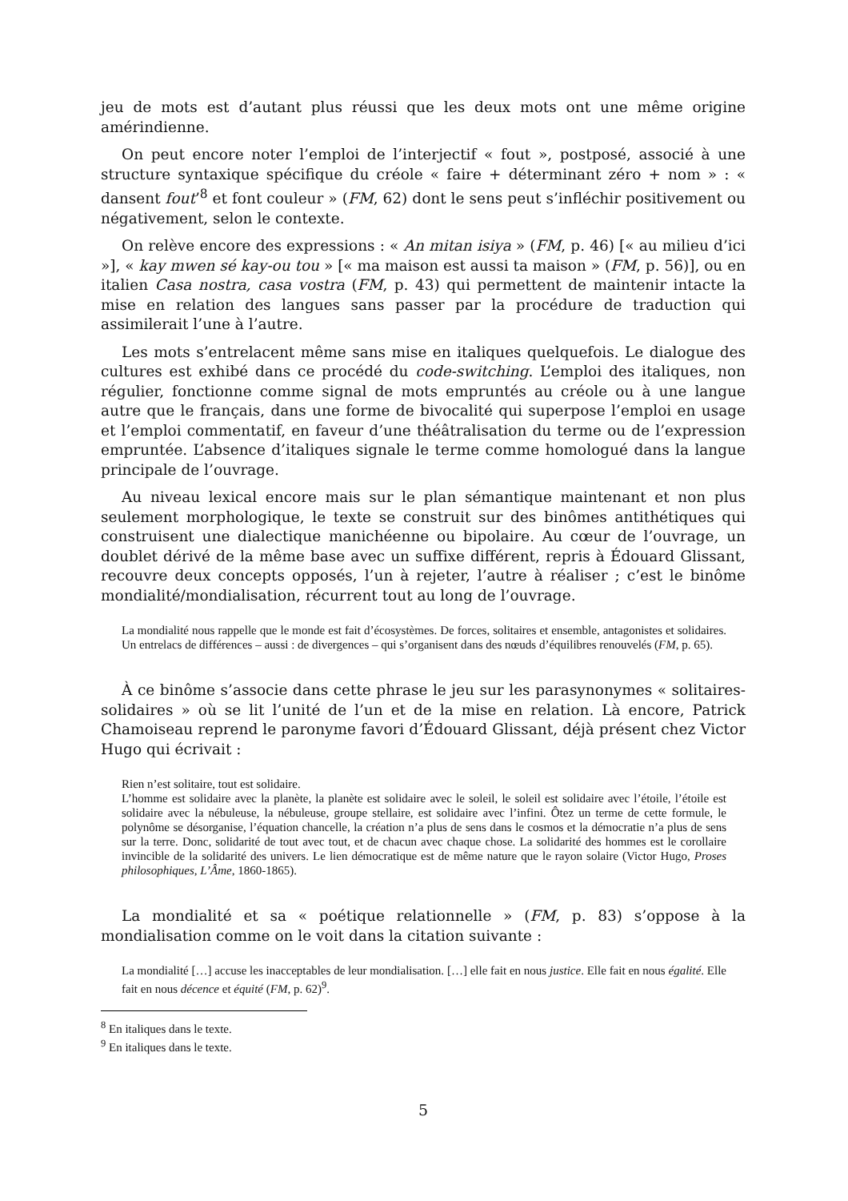jeu de mots est d’autant plus réussi que les deux mots ont une même origine amérindienne.
On peut encore noter l’emploi de l’interjectif « fout », postposé, associé à une structure syntaxique spécifique du créole « faire + déterminant zéro + nom » : « dansent fout’<sup>8</sup> et font couleur » (FM, 62) dont le sens peut s’infléchir positivement ou négativement, selon le contexte.
On relève encore des expressions : « An mitan isiya » (FM, p. 46) [« au milieu d’ici »], « kay mwen sé kay-ou tou » [« ma maison est aussi ta maison » (FM, p. 56)], ou en italien Casa nostra, casa vostra (FM, p. 43) qui permettent de maintenir intacte la mise en relation des langues sans passer par la procédure de traduction qui assimilerait l’une à l’autre.
Les mots s’entrelacent même sans mise en italiques quelquefois. Le dialogue des cultures est exhibé dans ce procédé du code-switching. L’emploi des italiques, non régulier, fonctionne comme signal de mots empruntés au créole ou à une langue autre que le français, dans une forme de bivocalité qui superpose l’emploi en usage et l’emploi commentatif, en faveur d’une théâtralisation du terme ou de l’expression empruntée. L’absence d’italiques signale le terme comme homologué dans la langue principale de l’ouvrage.
Au niveau lexical encore mais sur le plan sémantique maintenant et non plus seulement morphologique, le texte se construit sur des binômes antithétiques qui construisent une dialectique manichéenne ou bipolaire. Au cœur de l’ouvrage, un doublet dérivé de la même base avec un suffixe différent, repris à Édouard Glissant, recouvre deux concepts opposés, l’un à rejeter, l’autre à réaliser ; c’est le binôme mondialité/mondialisation, récurrent tout au long de l’ouvrage.
La mondialité nous rappelle que le monde est fait d’écosystèmes. De forces, solitaires et ensemble, antagonistes et solidaires. Un entrelacs de différences – aussi : de divergences – qui s’organisent dans des nœuds d’équilibres renouvelés (FM, p. 65).
À ce binôme s’associe dans cette phrase le jeu sur les parasynonymes « solitaires-solidaires » où se lit l’unité de l’un et de la mise en relation. Là encore, Patrick Chamoiseau reprend le paronyme favori d’Édouard Glissant, déjà présent chez Victor Hugo qui écrivait :
Rien n’est solitaire, tout est solidaire.
L’homme est solidaire avec la planète, la planète est solidaire avec le soleil, le soleil est solidaire avec l’étoile, l’étoile est solidaire avec la nébuleuse, la nébuleuse, groupe stellaire, est solidaire avec l’infini. Ôtez un terme de cette formule, le polynôme se désorganise, l’équation chancelle, la création n’a plus de sens dans le cosmos et la démocratie n’a plus de sens sur la terre. Donc, solidarité de tout avec tout, et de chacun avec chaque chose. La solidarité des hommes est le corollaire invincible de la solidarité des univers. Le lien démocratique est de même nature que le rayon solaire (Victor Hugo, Proses philosophiques, L’Âme, 1860-1865).
La mondialité et sa « poétique relationnelle » (FM, p. 83) s’oppose à la mondialisation comme on le voit dans la citation suivante :
La mondialité […] accuse les inacceptables de leur mondialisation. […] elle fait en nous justice. Elle fait en nous égalité. Elle fait en nous décence et équité (FM, p. 62)<sup>9</sup>.
<sup>8</sup> En italiques dans le texte.
<sup>9</sup> En italiques dans le texte.
5